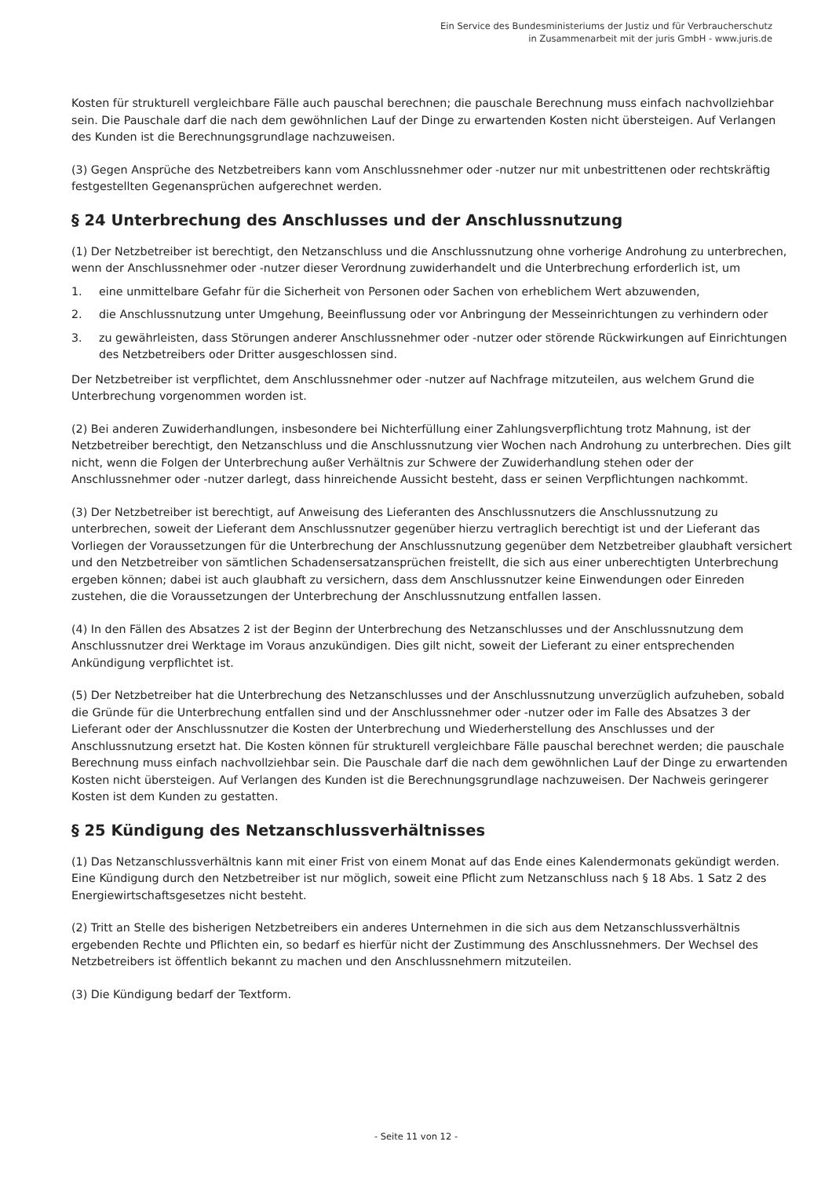Ein Service des Bundesministeriums der Justiz und für Verbraucherschutz
in Zusammenarbeit mit der juris GmbH - www.juris.de
Kosten für strukturell vergleichbare Fälle auch pauschal berechnen; die pauschale Berechnung muss einfach nachvollziehbar sein. Die Pauschale darf die nach dem gewöhnlichen Lauf der Dinge zu erwartenden Kosten nicht übersteigen. Auf Verlangen des Kunden ist die Berechnungsgrundlage nachzuweisen.
(3) Gegen Ansprüche des Netzbetreibers kann vom Anschlussnehmer oder -nutzer nur mit unbestrittenen oder rechtskräftig festgestellten Gegenansprüchen aufgerechnet werden.
§ 24 Unterbrechung des Anschlusses und der Anschlussnutzung
(1) Der Netzbetreiber ist berechtigt, den Netzanschluss und die Anschlussnutzung ohne vorherige Androhung zu unterbrechen, wenn der Anschlussnehmer oder -nutzer dieser Verordnung zuwiderhandelt und die Unterbrechung erforderlich ist, um
1. eine unmittelbare Gefahr für die Sicherheit von Personen oder Sachen von erheblichem Wert abzuwenden,
2. die Anschlussnutzung unter Umgehung, Beeinflussung oder vor Anbringung der Messeinrichtungen zu verhindern oder
3. zu gewährleisten, dass Störungen anderer Anschlussnehmer oder -nutzer oder störende Rückwirkungen auf Einrichtungen des Netzbetreibers oder Dritter ausgeschlossen sind.
Der Netzbetreiber ist verpflichtet, dem Anschlussnehmer oder -nutzer auf Nachfrage mitzuteilen, aus welchem Grund die Unterbrechung vorgenommen worden ist.
(2) Bei anderen Zuwiderhandlungen, insbesondere bei Nichterfüllung einer Zahlungsverpflichtung trotz Mahnung, ist der Netzbetreiber berechtigt, den Netzanschluss und die Anschlussnutzung vier Wochen nach Androhung zu unterbrechen. Dies gilt nicht, wenn die Folgen der Unterbrechung außer Verhältnis zur Schwere der Zuwiderhandlung stehen oder der Anschlussnehmer oder -nutzer darlegt, dass hinreichende Aussicht besteht, dass er seinen Verpflichtungen nachkommt.
(3) Der Netzbetreiber ist berechtigt, auf Anweisung des Lieferanten des Anschlussnutzers die Anschlussnutzung zu unterbrechen, soweit der Lieferant dem Anschlussnutzer gegenüber hierzu vertraglich berechtigt ist und der Lieferant das Vorliegen der Voraussetzungen für die Unterbrechung der Anschlussnutzung gegenüber dem Netzbetreiber glaubhaft versichert und den Netzbetreiber von sämtlichen Schadensersatzansprüchen freistellt, die sich aus einer unberechtigten Unterbrechung ergeben können; dabei ist auch glaubhaft zu versichern, dass dem Anschlussnutzer keine Einwendungen oder Einreden zustehen, die die Voraussetzungen der Unterbrechung der Anschlussnutzung entfallen lassen.
(4) In den Fällen des Absatzes 2 ist der Beginn der Unterbrechung des Netzanschlusses und der Anschlussnutzung dem Anschlussnutzer drei Werktage im Voraus anzukündigen. Dies gilt nicht, soweit der Lieferant zu einer entsprechenden Ankündigung verpflichtet ist.
(5) Der Netzbetreiber hat die Unterbrechung des Netzanschlusses und der Anschlussnutzung unverzüglich aufzuheben, sobald die Gründe für die Unterbrechung entfallen sind und der Anschlussnehmer oder -nutzer oder im Falle des Absatzes 3 der Lieferant oder der Anschlussnutzer die Kosten der Unterbrechung und Wiederherstellung des Anschlusses und der Anschlussnutzung ersetzt hat. Die Kosten können für strukturell vergleichbare Fälle pauschal berechnet werden; die pauschale Berechnung muss einfach nachvollziehbar sein. Die Pauschale darf die nach dem gewöhnlichen Lauf der Dinge zu erwartenden Kosten nicht übersteigen. Auf Verlangen des Kunden ist die Berechnungsgrundlage nachzuweisen. Der Nachweis geringerer Kosten ist dem Kunden zu gestatten.
§ 25 Kündigung des Netzanschlussverhältnisses
(1) Das Netzanschlussverhältnis kann mit einer Frist von einem Monat auf das Ende eines Kalendermonats gekündigt werden. Eine Kündigung durch den Netzbetreiber ist nur möglich, soweit eine Pflicht zum Netzanschluss nach § 18 Abs. 1 Satz 2 des Energiewirtschaftsgesetzes nicht besteht.
(2) Tritt an Stelle des bisherigen Netzbetreibers ein anderes Unternehmen in die sich aus dem Netzanschlussverhältnis ergebenden Rechte und Pflichten ein, so bedarf es hierfür nicht der Zustimmung des Anschlussnehmers. Der Wechsel des Netzbetreibers ist öffentlich bekannt zu machen und den Anschlussnehmern mitzuteilen.
(3) Die Kündigung bedarf der Textform.
- Seite 11 von 12 -